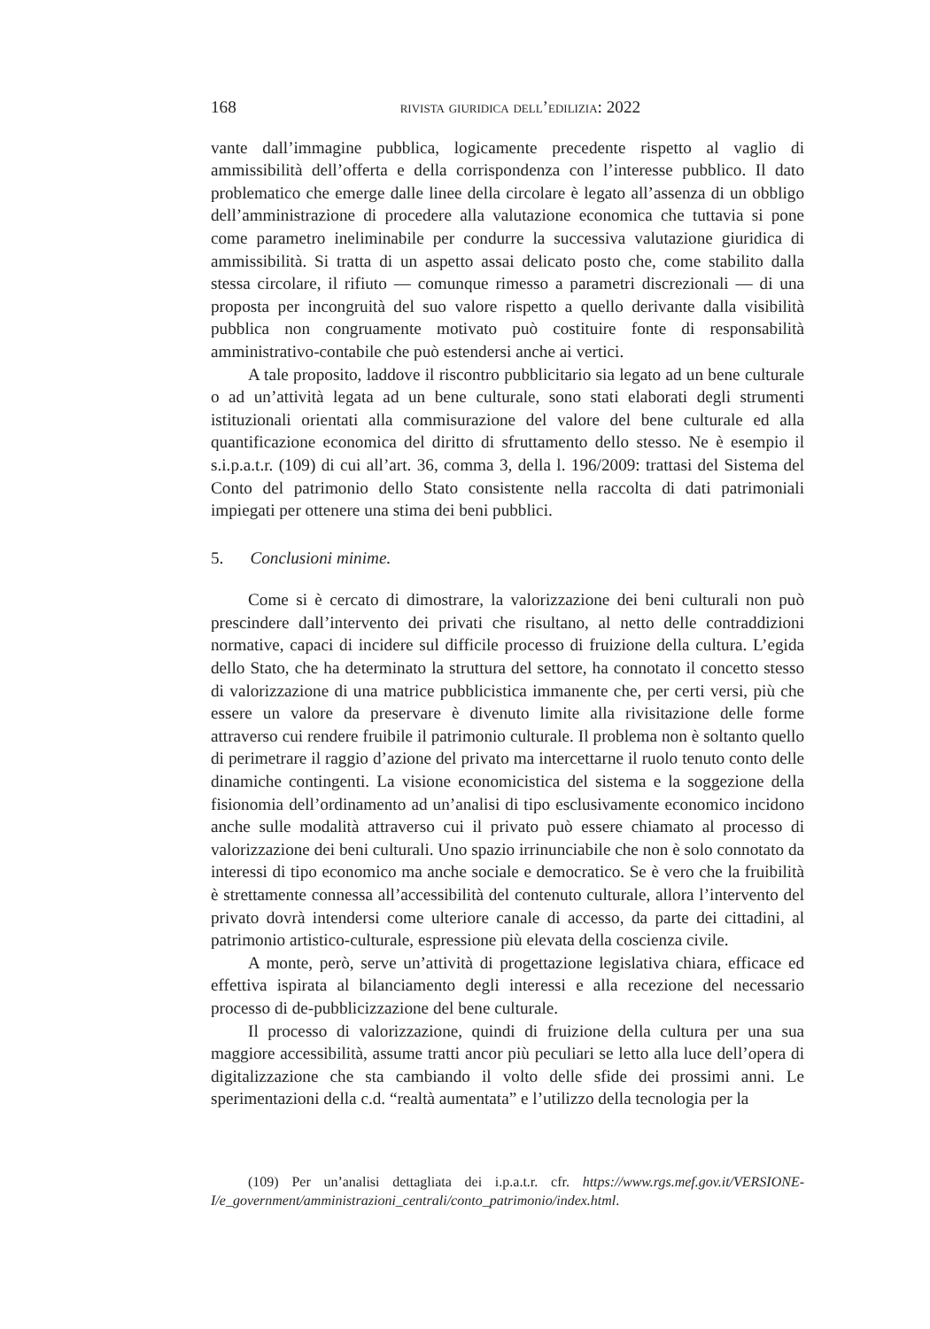168 rivista giuridica dell’edilizia: 2022
vante dall’immagine pubblica, logicamente precedente rispetto al vaglio di ammissibilità dell’offerta e della corrispondenza con l’interesse pubblico. Il dato problematico che emerge dalle linee della circolare è legato all’assenza di un obbligo dell’amministrazione di procedere alla valutazione economica che tuttavia si pone come parametro ineliminabile per condurre la successiva valutazione giuridica di ammissibilità. Si tratta di un aspetto assai delicato posto che, come stabilito dalla stessa circolare, il rifiuto — comunque rimesso a parametri discrezionali — di una proposta per incongruità del suo valore rispetto a quello derivante dalla visibilità pubblica non congruamente motivato può costituire fonte di responsabilità amministrativo-contabile che può estendersi anche ai vertici.
A tale proposito, laddove il riscontro pubblicitario sia legato ad un bene culturale o ad un’attività legata ad un bene culturale, sono stati elaborati degli strumenti istituzionali orientati alla commisurazione del valore del bene culturale ed alla quantificazione economica del diritto di sfruttamento dello stesso. Ne è esempio il s.i.p.a.t.r. (109) di cui all’art. 36, comma 3, della l. 196/2009: trattasi del Sistema del Conto del patrimonio dello Stato consistente nella raccolta di dati patrimoniali impiegati per ottenere una stima dei beni pubblici.
5. Conclusioni minime.
Come si è cercato di dimostrare, la valorizzazione dei beni culturali non può prescindere dall’intervento dei privati che risultano, al netto delle contraddizioni normative, capaci di incidere sul difficile processo di fruizione della cultura. L’egida dello Stato, che ha determinato la struttura del settore, ha connotato il concetto stesso di valorizzazione di una matrice pubblicistica immanente che, per certi versi, più che essere un valore da preservare è divenuto limite alla rivisitazione delle forme attraverso cui rendere fruibile il patrimonio culturale. Il problema non è soltanto quello di perimetrare il raggio d’azione del privato ma intercettarne il ruolo tenuto conto delle dinamiche contingenti. La visione economicistica del sistema e la soggezione della fisionomia dell’ordinamento ad un’analisi di tipo esclusivamente economico incidono anche sulle modalità attraverso cui il privato può essere chiamato al processo di valorizzazione dei beni culturali. Uno spazio irrinunciabile che non è solo connotato da interessi di tipo economico ma anche sociale e democratico. Se è vero che la fruibilità è strettamente connessa all’accessibilità del contenuto culturale, allora l’intervento del privato dovrà intendersi come ulteriore canale di accesso, da parte dei cittadini, al patrimonio artistico-culturale, espressione più elevata della coscienza civile.
A monte, però, serve un’attività di progettazione legislativa chiara, efficace ed effettiva ispirata al bilanciamento degli interessi e alla recezione del necessario processo di de-pubblicizzazione del bene culturale.
Il processo di valorizzazione, quindi di fruizione della cultura per una sua maggiore accessibilità, assume tratti ancor più peculiari se letto alla luce dell’opera di digitalizzazione che sta cambiando il volto delle sfide dei prossimi anni. Le sperimentazioni della c.d. “realtà aumentata” e l’utilizzo della tecnologia per la
(109) Per un’analisi dettagliata dei i.p.a.t.r. cfr. https://www.rgs.mef.gov.it/VERSIONE-I/e_government/amministrazioni_centrali/conto_patrimonio/index.html.